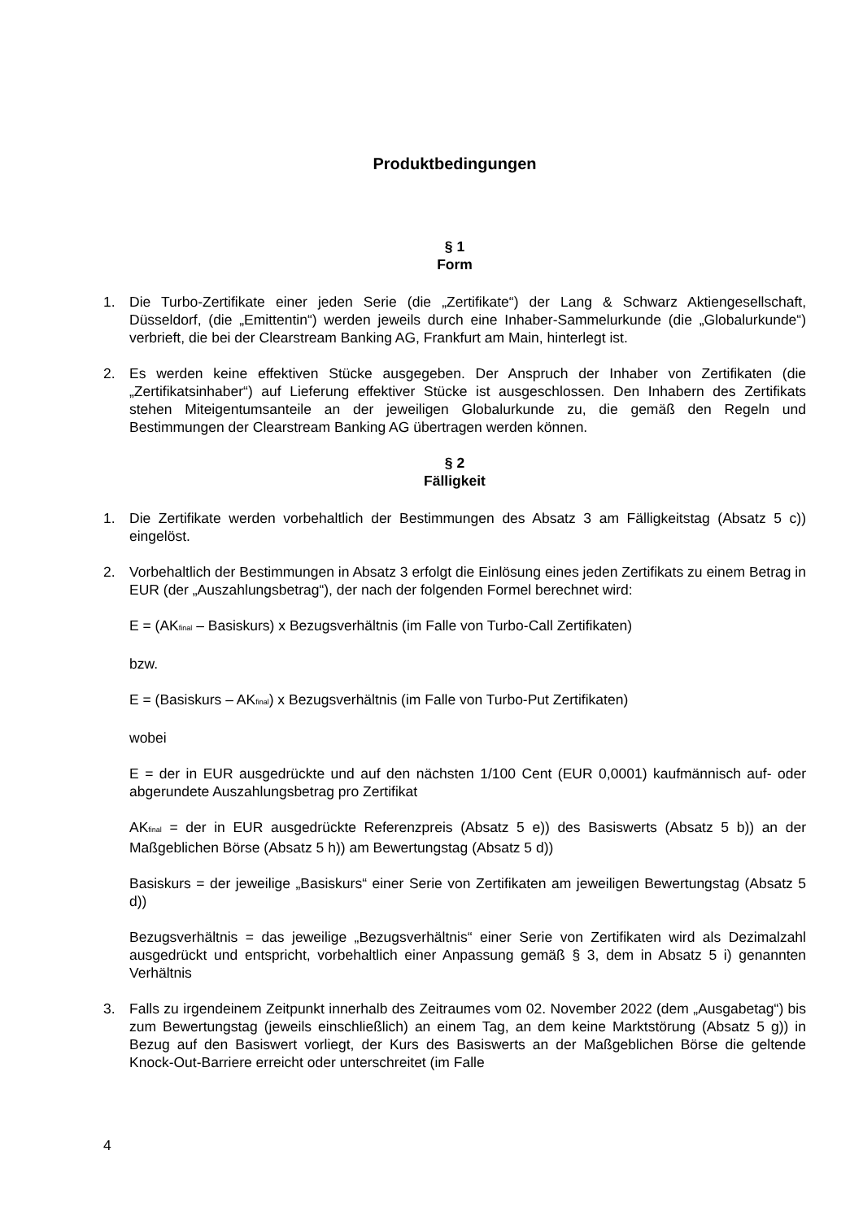Produktbedingungen
§ 1
Form
1. Die Turbo-Zertifikate einer jeden Serie (die „Zertifikate“) der Lang & Schwarz Aktiengesellschaft, Düsseldorf, (die „Emittentin“) werden jeweils durch eine Inhaber-Sammelurkunde (die „Globalurkunde“) verbrieft, die bei der Clearstream Banking AG, Frankfurt am Main, hinterlegt ist.
2. Es werden keine effektiven Stücke ausgegeben. Der Anspruch der Inhaber von Zertifikaten (die „Zertifikatsinhaber“) auf Lieferung effektiver Stücke ist ausgeschlossen. Den Inhabern des Zertifikats stehen Miteigentumsanteile an der jeweiligen Globalurkunde zu, die gemäß den Regeln und Bestimmungen der Clearstream Banking AG übertragen werden können.
§ 2
Fälligkeit
1. Die Zertifikate werden vorbehaltlich der Bestimmungen des Absatz 3 am Fälligkeitstag (Absatz 5 c)) eingelöst.
2. Vorbehaltlich der Bestimmungen in Absatz 3 erfolgt die Einlösung eines jeden Zertifikats zu einem Betrag in EUR (der „Auszahlungsbetrag“), der nach der folgenden Formel berechnet wird:
E = (AK<sub>final</sub> – Basiskurs) x Bezugsverhältnis (im Falle von Turbo-Call Zertifikaten)
bzw.
E = (Basiskurs – AK<sub>final</sub>) x Bezugsverhältnis (im Falle von Turbo-Put Zertifikaten)
wobei
E = der in EUR ausgedrückte und auf den nächsten 1/100 Cent (EUR 0,0001) kaufmännisch auf- oder abgerundete Auszahlungsbetrag pro Zertifikat
AK<sub>final</sub> = der in EUR ausgedrückte Referenzpreis (Absatz 5 e)) des Basiswerts (Absatz 5 b)) an der Maßgeblichen Börse (Absatz 5 h)) am Bewertungstag (Absatz 5 d))
Basiskurs = der jeweilige „Basiskurs“ einer Serie von Zertifikaten am jeweiligen Bewertungstag (Absatz 5 d))
Bezugsverhältnis = das jeweilige „Bezugsverhältnis“ einer Serie von Zertifikaten wird als Dezimalzahl ausgedrückt und entspricht, vorbehaltlich einer Anpassung gemäß § 3, dem in Absatz 5 i) genannten Verhältnis
3. Falls zu irgendeinem Zeitpunkt innerhalb des Zeitraumes vom 02. November 2022 (dem „Ausgabetag“) bis zum Bewertungstag (jeweils einschließlich) an einem Tag, an dem keine Marktstörung (Absatz 5 g)) in Bezug auf den Basiswert vorliegt, der Kurs des Basiswerts an der Maßgeblichen Börse die geltende Knock-Out-Barriere erreicht oder unterschreitet (im Falle
4